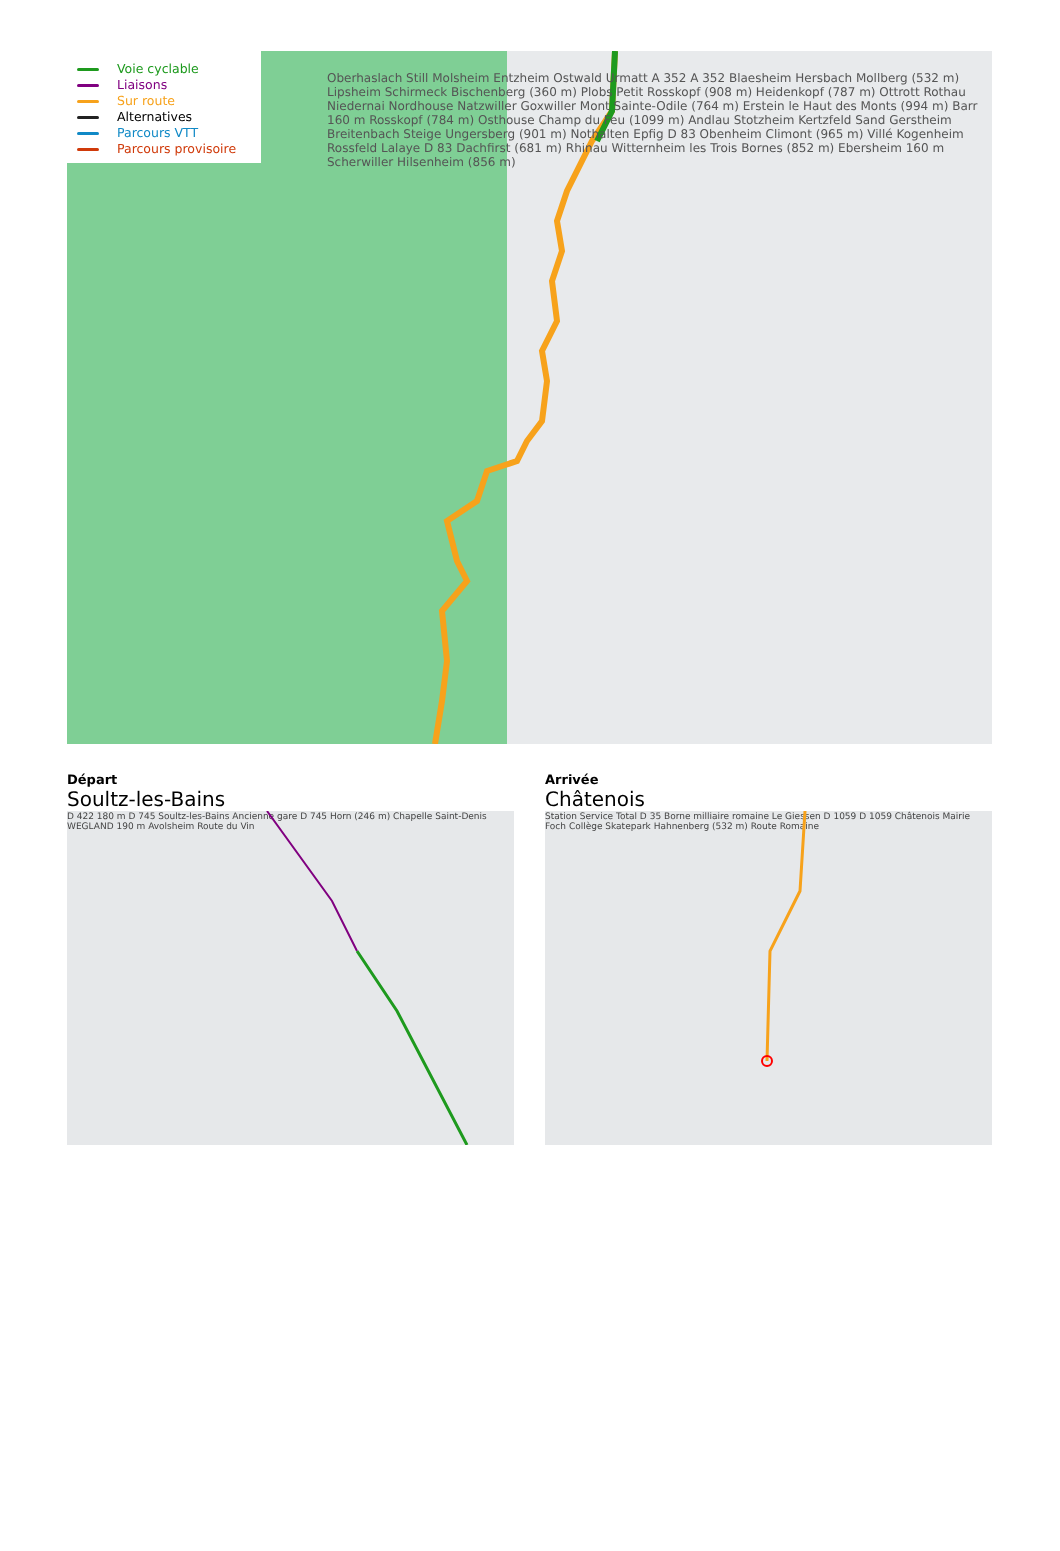Voie cyclable
Liaisons
Sur route
Alternatives
Parcours VTT
Parcours provisoire
Oberhaslach Still Molsheim Entzheim Ostwald Urmatt A 352 A 352 Blaesheim Hersbach Mollberg (532 m) Lipsheim Schirmeck Bischenberg (360 m) Plobs Petit Rosskopf (908 m) Heidenkopf (787 m) Ottrott Rothau Niedernai Nordhouse Natzwiller Goxwiller Mont Sainte-Odile (764 m) Erstein le Haut des Monts (994 m) Barr 160 m Rosskopf (784 m) Osthouse Champ du Feu (1099 m) Andlau Stotzheim Kertzfeld Sand Gerstheim Breitenbach Steige Ungersberg (901 m) Nothalten Epfig D 83 Obenheim Climont (965 m) Villé Kogenheim Rossfeld Lalaye D 83 Dachfirst (681 m) Rhinau Witternheim les Trois Bornes (852 m) Ebersheim 160 m Scherwiller Hilsenheim (856 m)
Départ
Soultz-les-Bains
D 422 180 m D 745 Soultz-les-Bains Ancienne gare D 745 Horn (246 m) Chapelle Saint-Denis WEGLAND 190 m Avolsheim Route du Vin
Arrivée
Châtenois
Station Service Total D 35 Borne milliaire romaine Le Giessen D 1059 D 1059 Châtenois Mairie Foch Collège Skatepark Hahnenberg (532 m) Route Romaine